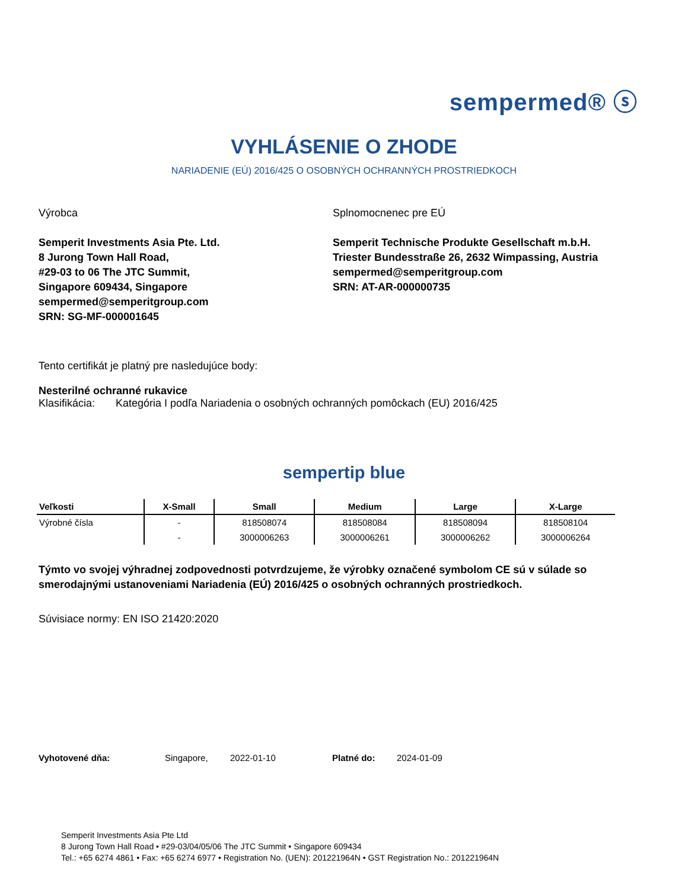sempermed® ⓢ
VYHLÁSENIE O ZHODE
NARIADENIE (EÚ) 2016/425 O OSOBNÝCH OCHRANNÝCH PROSTRIEDKOCH
Výrobca
Semperit Investments Asia Pte. Ltd.
8 Jurong Town Hall Road,
#29-03 to 06 The JTC Summit,
Singapore 609434, Singapore
sempermed@semperitgroup.com
SRN: SG-MF-000001645
Splnomocnenec pre EÚ
Semperit Technische Produkte Gesellschaft m.b.H.
Triester Bundesstraße 26, 2632 Wimpassing, Austria
sempermed@semperitgroup.com
SRN: AT-AR-000000735
Tento certifikát je platný pre nasledujúce body:
Nesterilné ochranné rukavice
Klasifikácia: Kategória I podľa Nariadenia o osobných ochranných pomôckach (EU) 2016/425
sempertip blue
| Veľkosti | X-Small | Small | Medium | Large | X-Large |
| --- | --- | --- | --- | --- | --- |
| Výrobné čísla | - | 818508074 | 818508084 | 818508094 | 818508104 |
| | - | 3000006263 | 3000006261 | 3000006262 | 3000006264 |
Týmto vo svojej výhradnej zodpovednosti potvrdzujeme, že výrobky označené symbolom CE sú v súlade so smerodajnými ustanoveniami Nariadenia (EÚ) 2016/425 o osobných ochranných prostriedkoch.
Súvisiace normy: EN ISO 21420:2020
Vyhotovené dňa: Singapore, 2022-01-10 Platné do: 2024-01-09
Semperit Investments Asia Pte Ltd
8 Jurong Town Hall Road • #29-03/04/05/06 The JTC Summit • Singapore 609434
Tel.: +65 6274 4861 • Fax: +65 6274 6977 • Registration No. (UEN): 201221964N • GST Registration No.: 201221964N